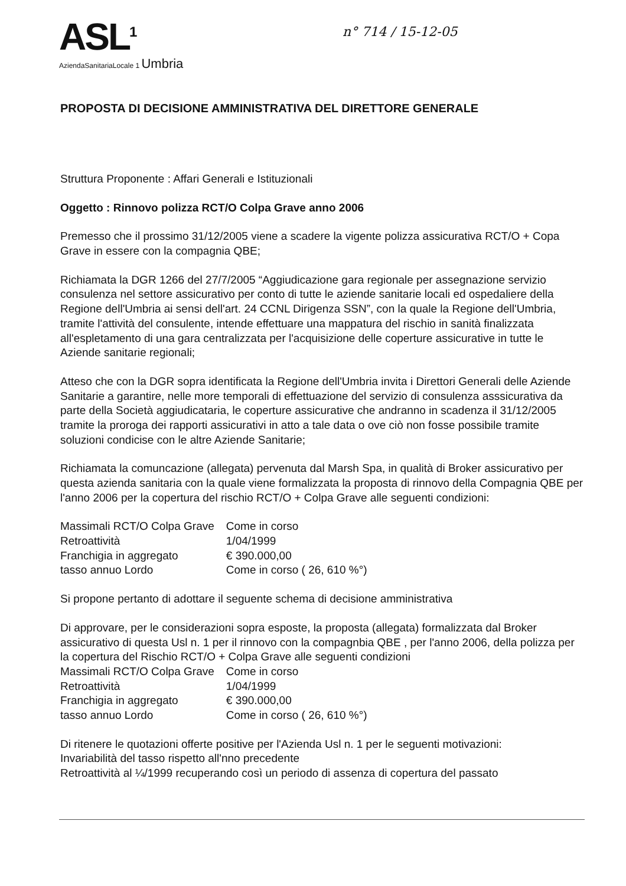ASL<sup>1</sup>
AziendaSanitariaLocale 1 Umbria
n° 714 / 15-12-05
PROPOSTA DI DECISIONE AMMINISTRATIVA DEL DIRETTORE GENERALE
Struttura Proponente : Affari Generali e Istituzionali
Oggetto : Rinnovo polizza RCT/O Colpa Grave anno 2006
Premesso che il prossimo 31/12/2005 viene a scadere la vigente polizza assicurativa RCT/O + Copa Grave in essere con la compagnia QBE;
Richiamata la DGR 1266 del 27/7/2005 “Aggiudicazione gara regionale per assegnazione servizio consulenza nel settore assicurativo per conto di tutte le aziende sanitarie locali ed ospedaliere della Regione dell'Umbria ai sensi dell'art. 24 CCNL Dirigenza SSN”, con la quale la Regione dell'Umbria, tramite l'attività del consulente, intende effettuare una mappatura del rischio in sanità finalizzata all'espletamento di una gara centralizzata per l'acquisizione delle coperture assicurative in tutte le Aziende sanitarie regionali;
Atteso che con la DGR sopra identificata la Regione dell'Umbria invita i Direttori Generali delle Aziende Sanitarie a garantire, nelle more temporali di effettuazione del servizio di consulenza asssicurativa da parte della Società aggiudicataria, le coperture assicurative che andranno in scadenza il 31/12/2005 tramite la proroga dei rapporti assicurativi in atto a tale data o ove ciò non fosse possibile tramite soluzioni condicise con le altre Aziende Sanitarie;
Richiamata la comuncazione (allegata) pervenuta dal Marsh Spa, in qualità di Broker assicurativo per questa azienda sanitaria con la quale viene formalizzata la proposta di rinnovo della Compagnia QBE per l'anno 2006 per la copertura del rischio RCT/O + Colpa Grave alle seguenti condizioni:
| Massimali RCT/O Colpa Grave | Come in corso |
| Retroattività | 1/04/1999 |
| Franchigia in aggregato | € 390.000,00 |
| tasso annuo Lordo | Come in corso ( 26, 610 %°) |
Si propone pertanto di adottare il seguente schema di decisione amministrativa
Di approvare, per le considerazioni sopra esposte, la proposta (allegata) formalizzata dal Broker assicurativo di questa Usl n. 1 per il rinnovo con la compagnbia QBE , per l'anno 2006, della polizza per la copertura del Rischio RCT/O + Colpa Grave alle seguenti condizioni
| Massimali RCT/O Colpa Grave | Come in corso |
| Retroattività | 1/04/1999 |
| Franchigia in aggregato | € 390.000,00 |
| tasso annuo Lordo | Come in corso ( 26, 610 %°) |
Di ritenere le quotazioni offerte positive per l'Azienda Usl n. 1 per le seguenti motivazioni:
Invariabilità del tasso rispetto all'nno precedente
Retroattività al ¼/1999 recuperando così un periodo di assenza di copertura del passato